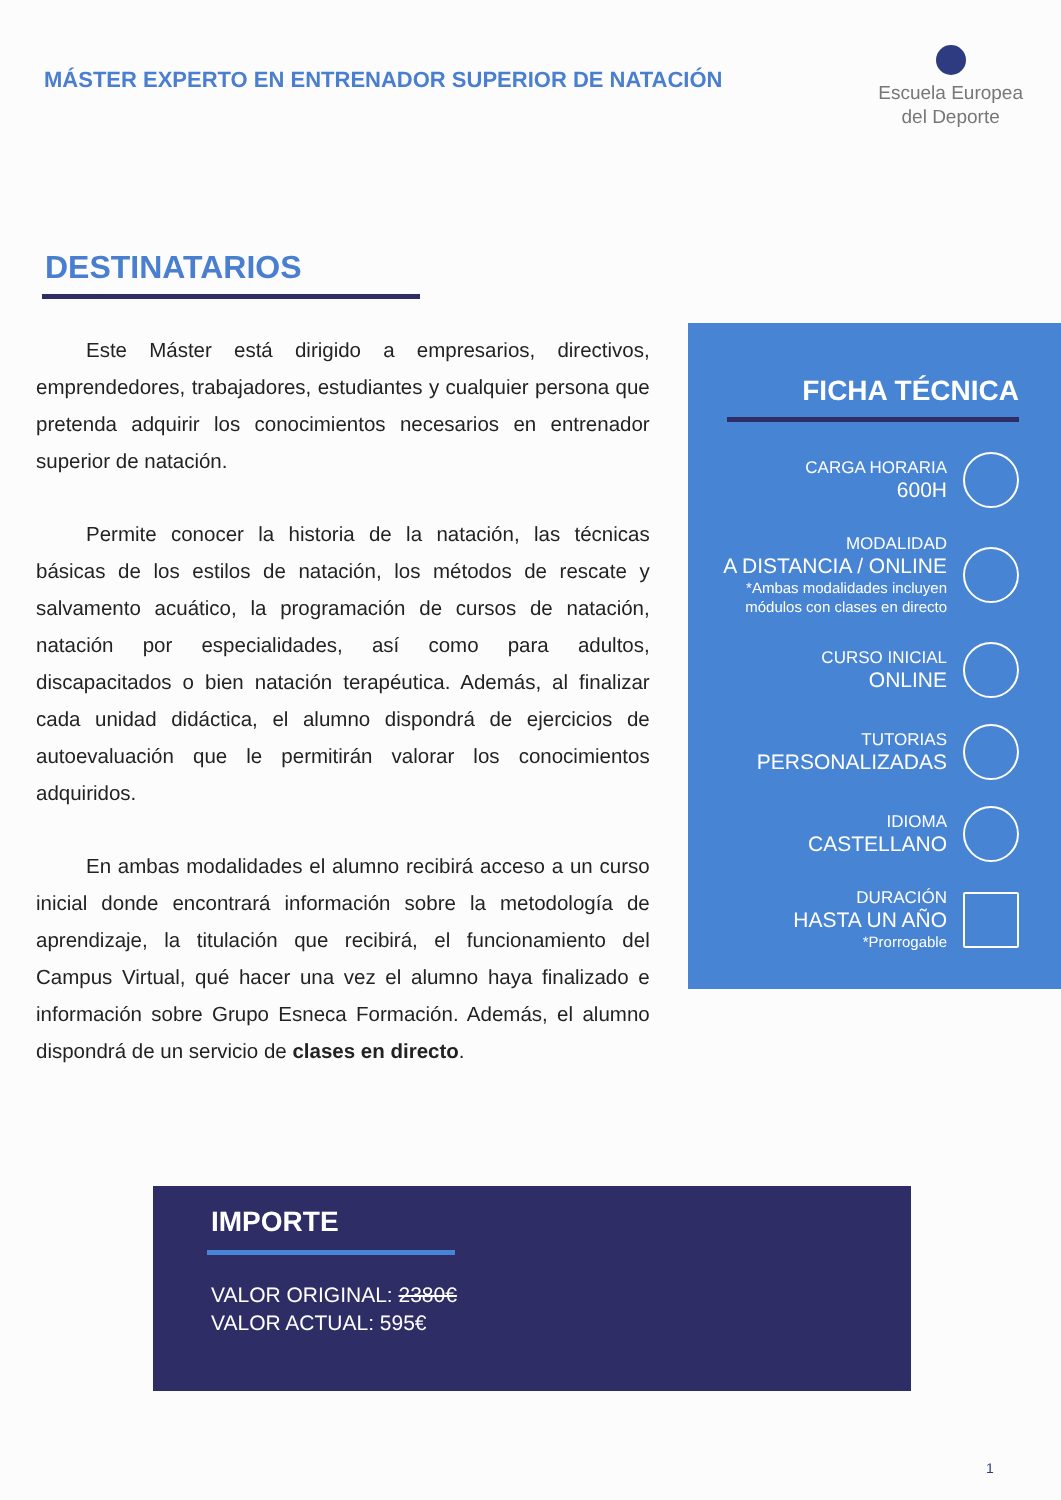MÁSTER EXPERTO EN ENTRENADOR SUPERIOR DE NATACIÓN
Escuela Europea
del Deporte
DESTINATARIOS
Este Máster está dirigido a empresarios, directivos, emprendedores, trabajadores, estudiantes y cualquier persona que pretenda adquirir los conocimientos necesarios en entrenador superior de natación.
Permite conocer la historia de la natación, las técnicas básicas de los estilos de natación, los métodos de rescate y salvamento acuático, la programación de cursos de natación, natación por especialidades, así como para adultos, discapacitados o bien natación terapéutica. Además, al finalizar cada unidad didáctica, el alumno dispondrá de ejercicios de autoevaluación que le permitirán valorar los conocimientos adquiridos.
En ambas modalidades el alumno recibirá acceso a un curso inicial donde encontrará información sobre la metodología de aprendizaje, la titulación que recibirá, el funcionamiento del Campus Virtual, qué hacer una vez el alumno haya finalizado e información sobre Grupo Esneca Formación. Además, el alumno dispondrá de un servicio de clases en directo.
FICHA TÉCNICA
CARGA HORARIA
600H
MODALIDAD
A DISTANCIA / ONLINE
*Ambas modalidades incluyen
módulos con clases en directo
CURSO INICIAL
ONLINE
TUTORIAS
PERSONALIZADAS
IDIOMA
CASTELLANO
DURACIÓN
HASTA UN AÑO
*Prorrogable
IMPORTE
VALOR ORIGINAL: 2380€
VALOR ACTUAL: 595€
1